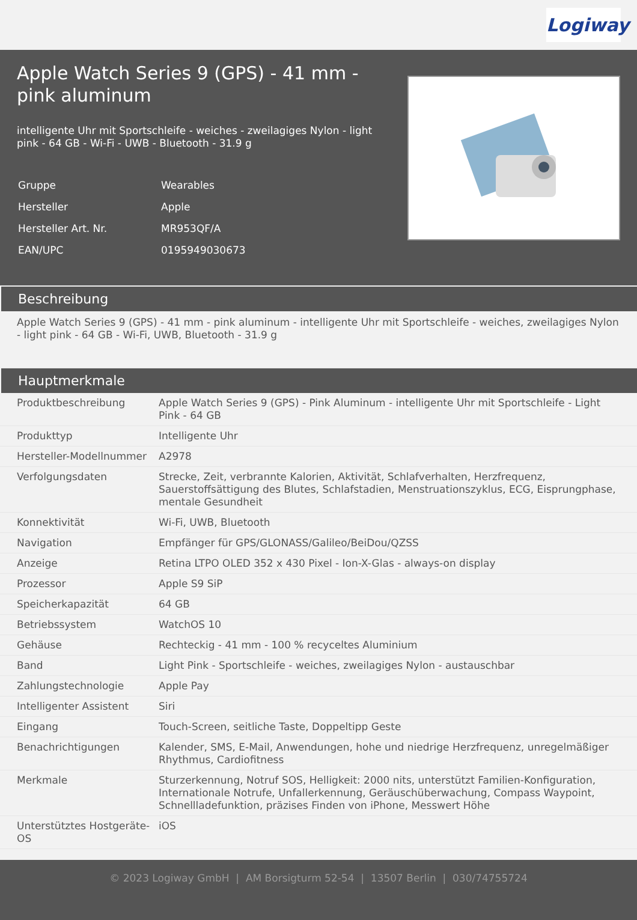Logiway
Apple Watch Series 9 (GPS) - 41 mm - pink aluminum
intelligente Uhr mit Sportschleife - weiches - zweilagiges Nylon - light pink - 64 GB - Wi-Fi - UWB - Bluetooth - 31.9 g
| Gruppe | Wearables |
| Hersteller | Apple |
| Hersteller Art. Nr. | MR953QF/A |
| EAN/UPC | 0195949030673 |
Beschreibung
Apple Watch Series 9 (GPS) - 41 mm - pink aluminum - intelligente Uhr mit Sportschleife - weiches, zweilagiges Nylon - light pink - 64 GB - Wi-Fi, UWB, Bluetooth - 31.9 g
Hauptmerkmale
| Produktbeschreibung | Apple Watch Series 9 (GPS) - Pink Aluminum - intelligente Uhr mit Sportschleife - Light Pink - 64 GB |
| Produkttyp | Intelligente Uhr |
| Hersteller-Modellnummer | A2978 |
| Verfolgungsdaten | Strecke, Zeit, verbrannte Kalorien, Aktivität, Schlafverhalten, Herzfrequenz, Sauerstoffsättigung des Blutes, Schlafstadien, Menstruationszyklus, ECG, Eisprungphase, mentale Gesundheit |
| Konnektivität | Wi-Fi, UWB, Bluetooth |
| Navigation | Empfänger für GPS/GLONASS/Galileo/BeiDou/QZSS |
| Anzeige | Retina LTPO OLED 352 x 430 Pixel - Ion-X-Glas - always-on display |
| Prozessor | Apple S9 SiP |
| Speicherkapazität | 64 GB |
| Betriebssystem | WatchOS 10 |
| Gehäuse | Rechteckig - 41 mm - 100 % recyceltes Aluminium |
| Band | Light Pink - Sportschleife - weiches, zweilagiges Nylon - austauschbar |
| Zahlungstechnologie | Apple Pay |
| Intelligenter Assistent | Siri |
| Eingang | Touch-Screen, seitliche Taste, Doppeltipp Geste |
| Benachrichtigungen | Kalender, SMS, E-Mail, Anwendungen, hohe und niedrige Herzfrequenz, unregelmäßiger Rhythmus, Cardiofitness |
| Merkmale | Sturzerkennung, Notruf SOS, Helligkeit: 2000 nits, unterstützt Familien-Konfiguration, Internationale Notrufe, Unfallerkennung, Geräuschüberwachung, Compass Waypoint, Schnellladefunktion, präzises Finden von iPhone, Messwert Höhe |
| Unterstütztes Hostgeräte-OS | iOS |
© 2023 Logiway GmbH | AM Borsigturm 52-54 | 13507 Berlin | 030/74755724